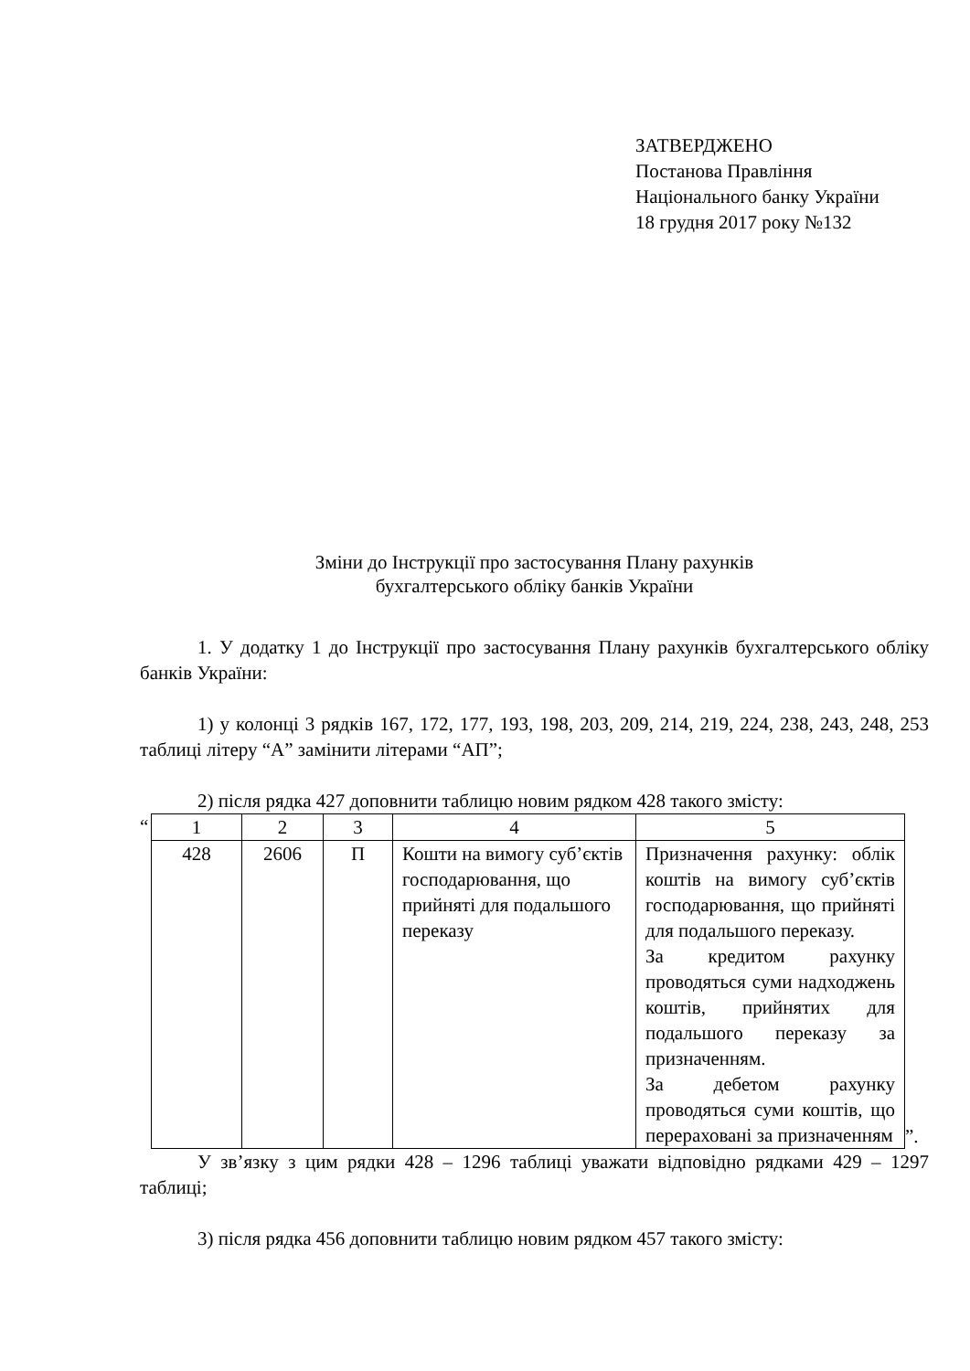ЗАТВЕРДЖЕНО
Постанова Правління
Національного банку України
18 грудня 2017 року №132
Зміни до Інструкції про застосування Плану рахунків
бухгалтерського обліку банків України
1. У додатку 1 до Інструкції про застосування Плану рахунків бухгалтерського обліку банків України:
1) у колонці 3 рядків 167, 172, 177, 193, 198, 203, 209, 214, 219, 224, 238, 243, 248, 253 таблиці літеру “А” замінити літерами “АП”;
2) після рядка 427 доповнити таблицю новим рядком 428 такого змісту:
“
| 1 | 2 | 3 | 4 | 5 |
| 428 | 2606 | П | Кошти на вимогу суб’єктів господарювання, що прийняті для подальшого переказу | Призначення рахунку: облік коштів на вимогу суб’єктів господарювання, що прийняті для подальшого переказу. За кредитом рахунку проводяться суми надходжень коштів, прийнятих для подальшого переказу за призначенням. За дебетом рахунку проводяться суми коштів, що перераховані за призначенням |
”.
У зв’язку з цим рядки 428 – 1296 таблиці уважати відповідно рядками 429 – 1297 таблиці;
3) після рядка 456 доповнити таблицю новим рядком 457 такого змісту: